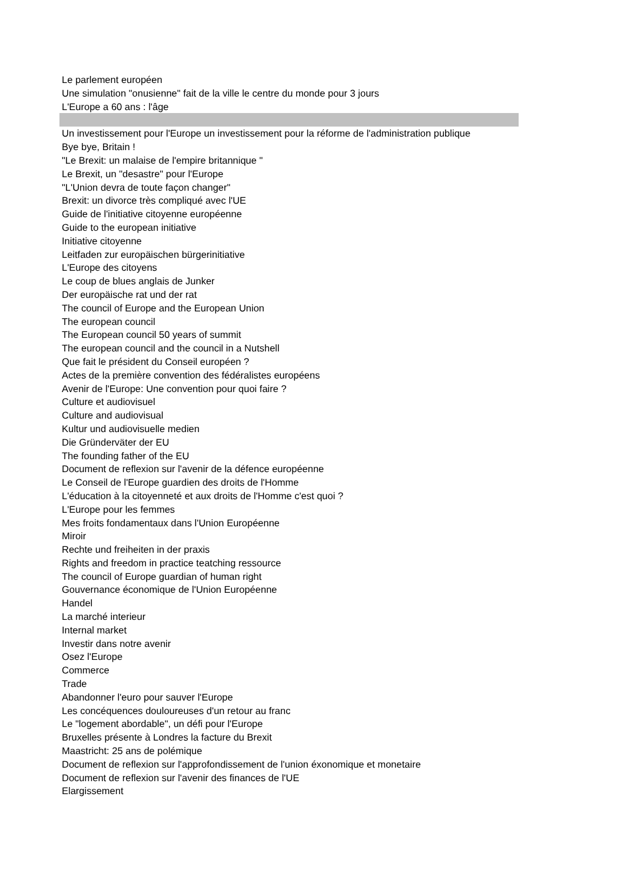Le parlement européen
Une simulation "onusienne" fait de la ville le centre du monde pour 3 jours
L'Europe a 60 ans : l'âge
Un investissement pour l'Europe un investissement pour la réforme de l'administration publique
Bye bye, Britain !
"Le Brexit: un malaise de l'empire britannique "
Le Brexit, un "desastre" pour l'Europe
"L'Union devra de toute façon changer"
Brexit: un divorce très compliqué avec l'UE
Guide de l'initiative citoyenne européenne
Guide to the european initiative
Initiative citoyenne
Leitfaden zur europäischen bürgerinitiative
L'Europe des citoyens
Le coup de blues anglais de Junker
Der europäische rat und der rat
The council of Europe and the European Union
The european council
The European council 50 years of summit
The european council and the council in a Nutshell
Que fait le président du Conseil européen ?
Actes de la première convention des fédéralistes européens
Avenir de l'Europe: Une convention pour quoi faire ?
Culture et audiovisuel
Culture and audiovisual
Kultur und audiovisuelle medien
Die Gründerväter der EU
The founding father of the EU
Document de reflexion sur l'avenir de la défence européenne
Le Conseil de l'Europe guardien des droits de l'Homme
L'éducation à la citoyenneté et aux droits de l'Homme c'est quoi ?
L'Europe pour les femmes
Mes froits fondamentaux dans l'Union Européenne
Miroir
Rechte und freiheiten in der praxis
Rights and freedom in practice teatching ressource
The council of Europe guardian of human right
Gouvernance économique de l'Union Européenne
Handel
La marché interieur
Internal market
Investir dans notre avenir
Osez l'Europe
Commerce
Trade
Abandonner l'euro pour sauver l'Europe
Les concéquences douloureuses d'un retour au franc
Le "logement abordable", un défi pour l'Europe
Bruxelles présente à Londres la facture du Brexit
Maastricht: 25 ans de polémique
Document de reflexion sur l'approfondissement de l'union éxonomique et monetaire
Document de reflexion sur l'avenir des finances de l'UE
Elargissement